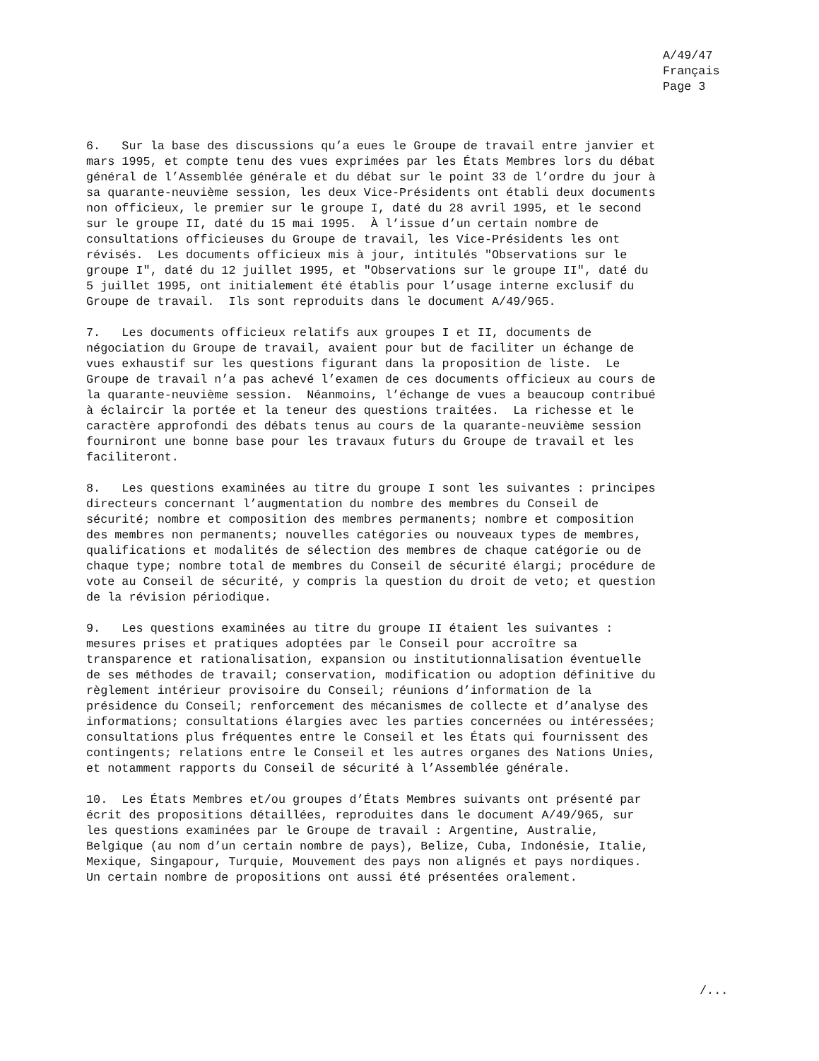A/49/47 Français Page 3
6. Sur la base des discussions qu’a eues le Groupe de travail entre janvier et mars 1995, et compte tenu des vues exprimées par les États Membres lors du débat général de l’Assemblée générale et du débat sur le point 33 de l’ordre du jour à sa quarante-neuvième session, les deux Vice-Présidents ont établi deux documents non officieux, le premier sur le groupe I, daté du 28 avril 1995, et le second sur le groupe II, daté du 15 mai 1995. À l’issue d’un certain nombre de consultations officieuses du Groupe de travail, les Vice-Présidents les ont révisés. Les documents officieux mis à jour, intitulés "Observations sur le groupe I", daté du 12 juillet 1995, et "Observations sur le groupe II", daté du 5 juillet 1995, ont initialement été établis pour l’usage interne exclusif du Groupe de travail. Ils sont reproduits dans le document A/49/965.
7. Les documents officieux relatifs aux groupes I et II, documents de négociation du Groupe de travail, avaient pour but de faciliter un échange de vues exhaustif sur les questions figurant dans la proposition de liste. Le Groupe de travail n’a pas achevé l’examen de ces documents officieux au cours de la quarante-neuvième session. Néanmoins, l’échange de vues a beaucoup contribué à éclaircir la portée et la teneur des questions traitées. La richesse et le caractère approfondi des débats tenus au cours de la quarante-neuvième session fourniront une bonne base pour les travaux futurs du Groupe de travail et les faciliteront.
8. Les questions examinées au titre du groupe I sont les suivantes : principes directeurs concernant l’augmentation du nombre des membres du Conseil de sécurité; nombre et composition des membres permanents; nombre et composition des membres non permanents; nouvelles catégories ou nouveaux types de membres, qualifications et modalités de sélection des membres de chaque catégorie ou de chaque type; nombre total de membres du Conseil de sécurité élargi; procédure de vote au Conseil de sécurité, y compris la question du droit de veto; et question de la révision périodique.
9. Les questions examinées au titre du groupe II étaient les suivantes : mesures prises et pratiques adoptées par le Conseil pour accroître sa transparence et rationalisation, expansion ou institutionnalisation éventuelle de ses méthodes de travail; conservation, modification ou adoption définitive du règlement intérieur provisoire du Conseil; réunions d’information de la présidence du Conseil; renforcement des mécanismes de collecte et d’analyse des informations; consultations élargies avec les parties concernées ou intéressées; consultations plus fréquentes entre le Conseil et les États qui fournissent des contingents; relations entre le Conseil et les autres organes des Nations Unies, et notamment rapports du Conseil de sécurité à l’Assemblée générale.
10. Les États Membres et/ou groupes d’États Membres suivants ont présenté par écrit des propositions détaillées, reproduites dans le document A/49/965, sur les questions examinées par le Groupe de travail : Argentine, Australie, Belgique (au nom d’un certain nombre de pays), Belize, Cuba, Indonésie, Italie, Mexique, Singapour, Turquie, Mouvement des pays non alignés et pays nordiques. Un certain nombre de propositions ont aussi été présentées oralement.
/...